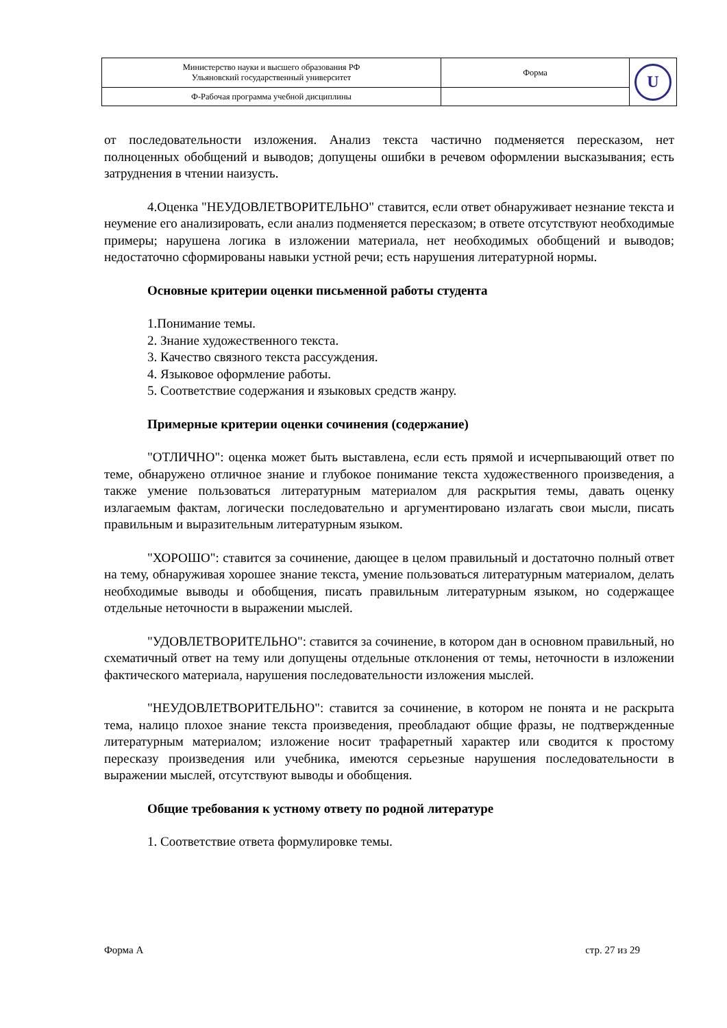| Министерство науки и высшего образования РФ Ульяновский государственный университет | Форма | U |
| Ф-Рабочая программа учебной дисциплины | | |
от последовательности изложения. Анализ текста частично подменяется пересказом, нет полноценных обобщений и выводов; допущены ошибки в речевом оформлении высказывания; есть затруднения в чтении наизусть.
4.Оценка "НЕУДОВЛЕТВОРИТЕЛЬНО" ставится, если ответ обнаруживает незнание текста и неумение его анализировать, если анализ подменяется пересказом; в ответе отсутствуют необходимые примеры; нарушена логика в изложении материала, нет необходимых обобщений и выводов; недостаточно сформированы навыки устной речи; есть нарушения литературной нормы.
Основные критерии оценки письменной работы студента
1.Понимание темы.
2. Знание художественного текста.
3. Качество связного текста рассуждения.
4. Языковое оформление работы.
5. Соответствие содержания и языковых средств жанру.
Примерные критерии оценки сочинения (содержание)
"ОТЛИЧНО": оценка может быть выставлена, если есть прямой и исчерпывающий ответ по теме, обнаружено отличное знание и глубокое понимание текста художественного произведения, а также умение пользоваться литературным материалом для раскрытия темы, давать оценку излагаемым фактам, логически последовательно и аргументировано излагать свои мысли, писать правильным и выразительным литературным языком.
"ХОРОШО": ставится за сочинение, дающее в целом правильный и достаточно полный ответ на тему, обнаруживая хорошее знание текста, умение пользоваться литературным материалом, делать необходимые выводы и обобщения, писать правильным литературным языком, но содержащее отдельные неточности в выражении мыслей.
"УДОВЛЕТВОРИТЕЛЬНО": ставится за сочинение, в котором дан в основном правильный, но схематичный ответ на тему или допущены отдельные отклонения от темы, неточности в изложении фактического материала, нарушения последовательности изложения мыслей.
"НЕУДОВЛЕТВОРИТЕЛЬНО": ставится за сочинение, в котором не понята и не раскрыта тема, налицо плохое знание текста произведения, преобладают общие фразы, не подтвержденные литературным материалом; изложение носит трафаретный характер или сводится к простому пересказу произведения или учебника, имеются серьезные нарушения последовательности в выражении мыслей, отсутствуют выводы и обобщения.
Общие требования к устному ответу по родной литературе
1. Соответствие ответа формулировке темы.
Форма А стр. 27 из 29